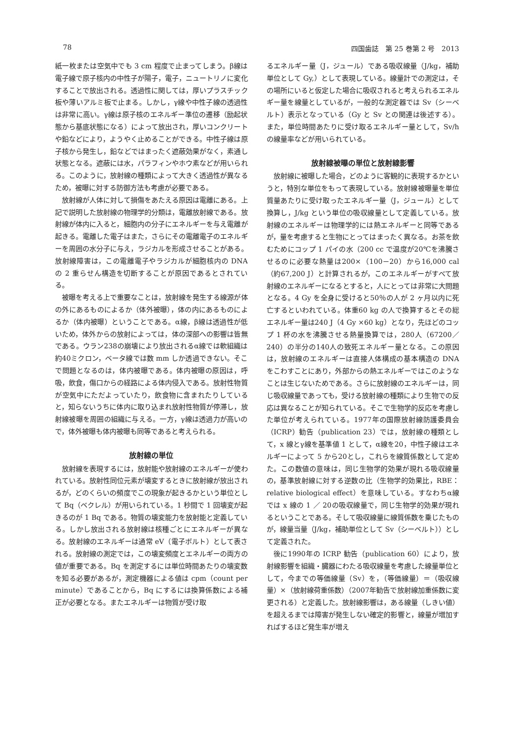78 四国歯誌　第 25 巻第 2 号　2013
紙一枚または空気中でも 3 cm 程度で止まってしまう。β線は電子線で原子核内の中性子が陽子，電子，ニュートリノに変化することで放出される。透過性に関しては，厚いプラスチック板や薄いアルミ板で止まる。しかし，γ線や中性子線の透過性は非常に高い。γ線は原子核のエネルギー準位の遷移（励起状態から基底状態になる）によって放出され，厚いコンクリートや鉛などにより，ようやく止めることができる。中性子線は原子核から発生し，鉛などではまったく遮蔽効果がなく，素通し状態となる。遮蔽には水，パラフィンやホウ素などが用いられる。このように，放射線の種類によって大きく透過性が異なるため，被曝に対する防御方法も考慮が必要である。
放射線が人体に対して損傷をあたえる原因は電離にある。上記で説明した放射線の物理学的分類は，電離放射線である。放射線が体内に入ると，細胞内の分子にエネルギーを与え電離が起きる。電離した電子はまた，さらにその電離電子のエネルギーを周囲の水分子に与え，ラジカルを形成させることがある。放射線障害は，この電離電子やラジカルが細胞核内の DNA の 2 重らせん構造を切断することが原因であるとされている。
被曝を考える上で重要なことは，放射線を発生する線源が体の外にあるものによるか（体外被曝），体の内にあるものによるか（体内被曝）ということである。α線，β線は透過性が低いため，体外からの放射によっては，体の深部への影響は皆無である。ウラン238の崩壊により放出されるα線では軟組織は約40ミクロン，ベータ線では数 mm しか透過できない。そこで問題となるのは，体内被曝である。体内被曝の原因は，呼吸，飲食，傷口からの経路による体内侵入である。放射性物質が空気中にただよっていたり，飲食物に含まれたりしていると，知らないうちに体内に取り込まれ放射性物質が停滞し，放射線被曝を周囲の組織に与える。一方，γ線は透過力が高いので，体外被曝も体内被曝も同等であると考えられる。
放射線の単位
放射線を表現するには，放射能や放射線のエネルギーが使われている。放射性同位元素が壊変するときに放射線が放出されるが，どのくらいの頻度でこの現象が起きるかという単位として Bq（ベクレル）が用いられている。1 秒間で 1 回壊変が起きるのが 1 Bq である。物質の壊変能力を放射能と定義している。しかし放出される放射線は核種ごとにエネルギーが異なる。放射線のエネルギーは通常 eV（電子ボルト）として表される。放射線の測定では，この壊変頻度とエネルギーの両方の値が重要である。Bq を測定するには単位時間あたりの壊変数を知る必要があるが，測定機器による値は cpm（count per minute）であることから，Bq にするには換算係数による補正が必要となる。またエネルギーは物質が受け取
るエネルギー量（J，ジュール）である吸収線量（J/kg，補助単位として Gy,）として表現している。線量計での測定は，その場所にいると仮定した場合に吸収されると考えられるエネルギー量を線量としているが，一般的な測定器では Sv（シーベルト）表示となっている（Gy と Sv との関連は後述する）。また，単位時間あたりに受け取るエネルギー量として，Sv/h の線量率などが用いられている。
放射線被曝の単位と放射線影響
放射線に被曝した場合，どのように客観的に表現するかというと，特別な単位をもって表現している。放射線被曝量を単位質量あたりに受け取ったエネルギー量（J，ジュール）として換算し，J/kg という単位の吸収線量として定義している。放射線のエネルギーは物理学的には熱エネルギーと同等であるが，量を考慮すると生物にとってはまったく異なる。お茶を飲むためにコップ 1 パイの水（200 cc で温度が20℃を沸騰させるのに必要な熱量は200×（100－20）から16,000 cal（約67,200 J）と計算されるが，このエネルギーがすべて放射線のエネルギーになるとすると，人にとっては非常に大問題となる。4 Gy を全身に受けると50％の人が 2 ヶ月以内に死亡するといわれている。体重60 kg の人で換算するとその総エネルギー量は240 J（4 Gy ×60 kg）となり，先ほどのコップ 1 杯の水を沸騰させる熱量換算では，280人（67200／240）の半分の140人の致死エネルギー量となる。この原因は，放射線のエネルギーは直接人体構成の基本構造の DNA をこわすことにあり，外部からの熱エネルギーではこのようなことは生じないためである。さらに放射線のエネルギーは，同じ吸収線量であっても，受ける放射線の種類により生物での反応は異なることが知られている。そこで生物学的反応を考慮した単位が考えられている。1977年の国際放射線防護委員会（ICRP）勧告（publication 23）では，放射線の種類として，x 線とγ線を基準値 1 として，α線を20，中性子線はエネルギーによって 5 から20とし，これらを線質係数として定めた。この数値の意味は，同じ生物学的効果が現れる吸収線量の，基準放射線に対する逆数の比（生物学的効果比，RBE：relative biological effect）を意味している。すなわちα線では x 線の 1 ／ 20の吸収線量で，同じ生物学的効果が現れるということである。そして吸収線量に線質係数を乗じたものが，線量当量（J/kg，補助単位として Sv（シーベルト））として定義された。
後に1990年の ICRP 勧告（publication 60）により，放射線影響を組織・臓器にわたる吸収線量を考慮した線量単位として，今までの等価線量（Sv）を，（等価線量）＝（吸収線量）×（放射線荷重係数）（2007年勧告で放射線加重係数に変更される）と定義した。放射線影響は，ある線量（しきい値）を超えるまでは障害が発生しない確定的影響と，線量が増加すればするほど発生率が増え